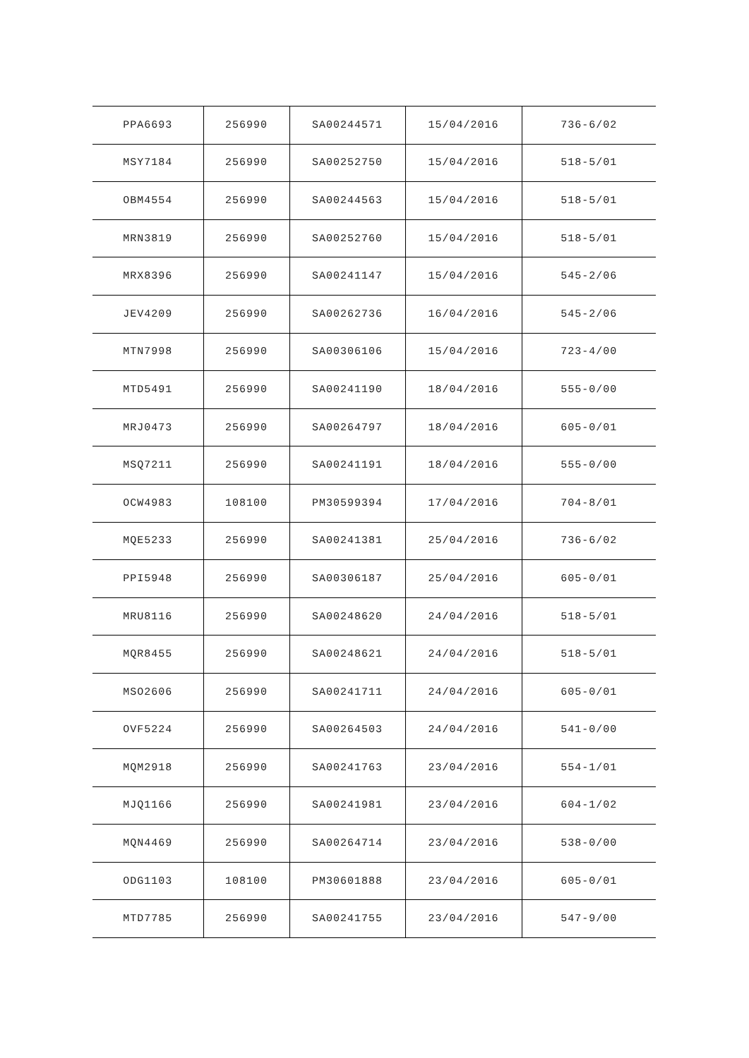| PPA6693 | 256990 | SA00244571 | 15/04/2016 | 736-6/02 |
| MSY7184 | 256990 | SA00252750 | 15/04/2016 | 518-5/01 |
| OBM4554 | 256990 | SA00244563 | 15/04/2016 | 518-5/01 |
| MRN3819 | 256990 | SA00252760 | 15/04/2016 | 518-5/01 |
| MRX8396 | 256990 | SA00241147 | 15/04/2016 | 545-2/06 |
| JEV4209 | 256990 | SA00262736 | 16/04/2016 | 545-2/06 |
| MTN7998 | 256990 | SA00306106 | 15/04/2016 | 723-4/00 |
| MTD5491 | 256990 | SA00241190 | 18/04/2016 | 555-0/00 |
| MRJ0473 | 256990 | SA00264797 | 18/04/2016 | 605-0/01 |
| MSQ7211 | 256990 | SA00241191 | 18/04/2016 | 555-0/00 |
| OCW4983 | 108100 | PM30599394 | 17/04/2016 | 704-8/01 |
| MQE5233 | 256990 | SA00241381 | 25/04/2016 | 736-6/02 |
| PPI5948 | 256990 | SA00306187 | 25/04/2016 | 605-0/01 |
| MRU8116 | 256990 | SA00248620 | 24/04/2016 | 518-5/01 |
| MQR8455 | 256990 | SA00248621 | 24/04/2016 | 518-5/01 |
| MSO2606 | 256990 | SA00241711 | 24/04/2016 | 605-0/01 |
| OVF5224 | 256990 | SA00264503 | 24/04/2016 | 541-0/00 |
| MQM2918 | 256990 | SA00241763 | 23/04/2016 | 554-1/01 |
| MJQ1166 | 256990 | SA00241981 | 23/04/2016 | 604-1/02 |
| MQN4469 | 256990 | SA00264714 | 23/04/2016 | 538-0/00 |
| ODG1103 | 108100 | PM30601888 | 23/04/2016 | 605-0/01 |
| MTD7785 | 256990 | SA00241755 | 23/04/2016 | 547-9/00 |